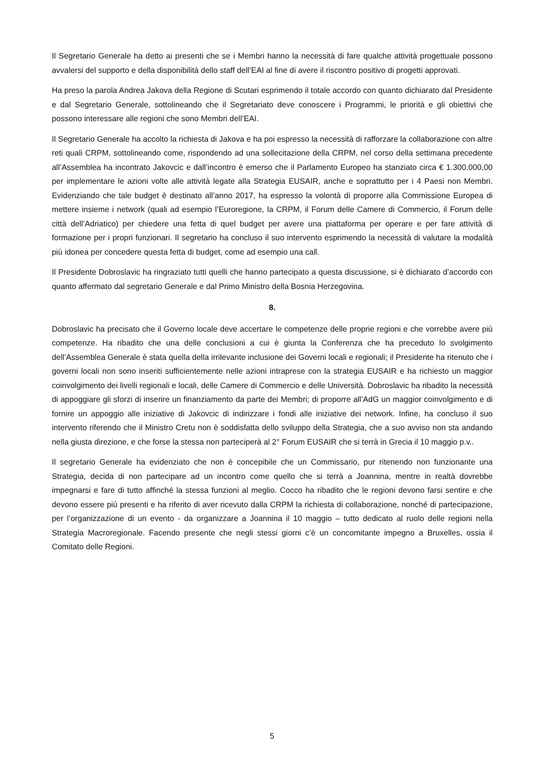Il Segretario Generale ha detto ai presenti che se i Membri hanno la necessità di fare qualche attività progettuale possono avvalersi del supporto e della disponibilità dello staff dell’EAI al fine di avere il riscontro positivo di progetti approvati.
Ha preso la parola Andrea Jakova della Regione di Scutari esprimendo il totale accordo con quanto dichiarato dal Presidente e dal Segretario Generale, sottolineando che il Segretariato deve conoscere i Programmi, le priorità e gli obiettivi che possono interessare alle regioni che sono Membri dell’EAI.
Il Segretario Generale ha accolto la richiesta di Jakova e ha poi espresso la necessità di rafforzare la collaborazione con altre reti quali CRPM, sottolineando come, rispondendo ad una sollecitazione della CRPM, nel corso della settimana precedente all’Assemblea ha incontrato Jakovcic e dall’incontro è emerso che il Parlamento Europeo ha stanziato circa € 1.300.000,00 per implementare le azioni volte alle attività legate alla Strategia EUSAIR, anche e soprattutto per i 4 Paesi non Membri. Evidenziando che tale budget è destinato all’anno 2017, ha espresso la volontà di proporre alla Commissione Europea di mettere insieme i network (quali ad esempio l’Euroregione, la CRPM, il Forum delle Camere di Commercio, il Forum delle città dell’Adriatico) per chiedere una fetta di quel budget per avere una piattaforma per operare e per fare attività di formazione per i propri funzionari. Il segretario ha concluso il suo intervento esprimendo la necessità di valutare la modalità più idonea per concedere questa fetta di budget, come ad esempio una call.
Il Presidente Dobroslavic ha ringraziato tutti quelli che hanno partecipato a questa discussione, si è dichiarato d’accordo con quanto affermato dal segretario Generale e dal Primo Ministro della Bosnia Herzegovina.
8.
Dobroslavic ha precisato che il Governo locale deve accertare le competenze delle proprie regioni e che vorrebbe avere più competenze. Ha ribadito che una delle conclusioni a cui è giunta la Conferenza che ha preceduto lo svolgimento dell’Assemblea Generale è stata quella della irrilevante inclusione dei Governi locali e regionali; il Presidente ha ritenuto che i governi locali non sono inseriti sufficientemente nelle azioni intraprese con la strategia EUSAIR e ha richiesto un maggior coinvolgimento dei livelli regionali e locali, delle Camere di Commercio e delle Università. Dobroslavic ha ribadito la necessità di appoggiare gli sforzi di inserire un finanziamento da parte dei Membri; di proporre all’AdG un maggior coinvolgimento e di fornire un appoggio alle iniziative di Jakovcic di indirizzare i fondi alle iniziative dei network. Infine, ha concluso il suo intervento riferendo che il Ministro Cretu non è soddisfatta dello sviluppo della Strategia, che a suo avviso non sta andando nella giusta direzione, e che forse la stessa non parteciperà al 2° Forum EUSAIR che si terrà in Grecia il 10 maggio p.v..
Il segretario Generale ha evidenziato che non è concepibile che un Commissario, pur ritenendo non funzionante una Strategia, decida di non partecipare ad un incontro come quello che si terrà a Joannina, mentre in realtà dovrebbe impegnarsi e fare di tutto affinché la stessa funzioni al meglio. Cocco ha ribadito che le regioni devono farsi sentire e che devono essere più presenti e ha riferito di aver ricevuto dalla CRPM la richiesta di collaborazione, nonché di partecipazione, per l’organizzazione di un evento - da organizzare a Joannina il 10 maggio – tutto dedicato al ruolo delle regioni nella Strategia Macroregionale. Facendo presente che negli stessi giorni c’è un concomitante impegno a Bruxelles, ossia il Comitato delle Regioni.
5